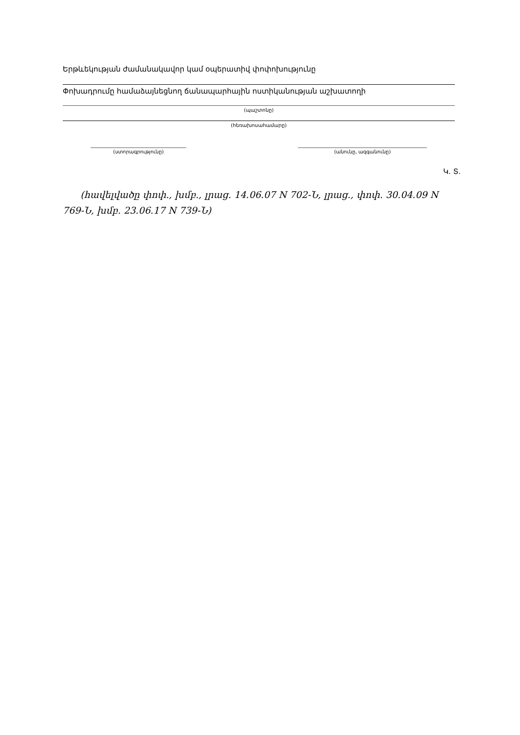Երթևեկության ժամանակավոր կամ օպերատիվ փոփոխությունը
Փոխադրումը համաձայնեցնող ճանապարհային ոստիկանության աշխատողի
(պաշտոնը)
(հեռախոսահամարը)
(ստորագրությունը) (անունը, ազգանունը)
Կ. Տ.
(հավելվածը փոփ., խմբ., լրաց. 14.06.07 N 702-Ն, լրաց., փոփ. 30.04.09 N 769-Ն, խմբ. 23.06.17 N 739-Ն)